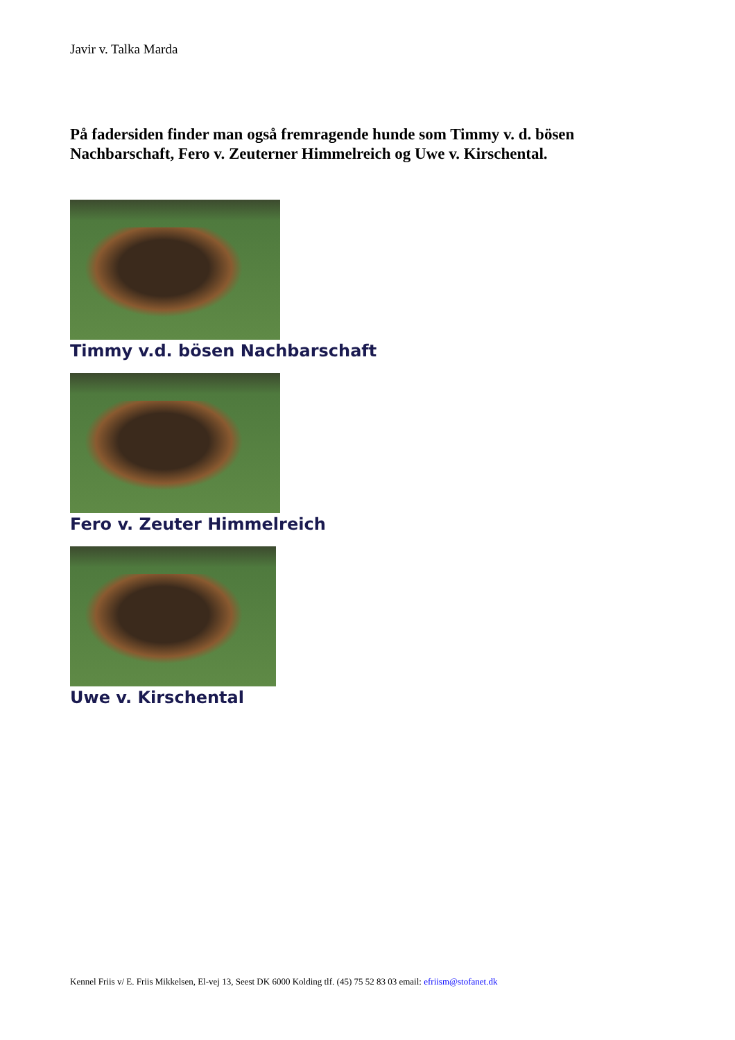Javir v. Talka Marda
På fadersiden finder man også fremragende hunde som Timmy v. d. bösen Nachbarschaft, Fero v. Zeuterner Himmelreich og Uwe v. Kirschental.
Timmy v.d. bösen Nachbarschaft
Fero v. Zeuter Himmelreich
Uwe v. Kirschental
Kennel Friis v/ E. Friis Mikkelsen, El-vej 13, Seest DK 6000 Kolding tlf. (45) 75 52 83 03 email: efriism@stofanet.dk